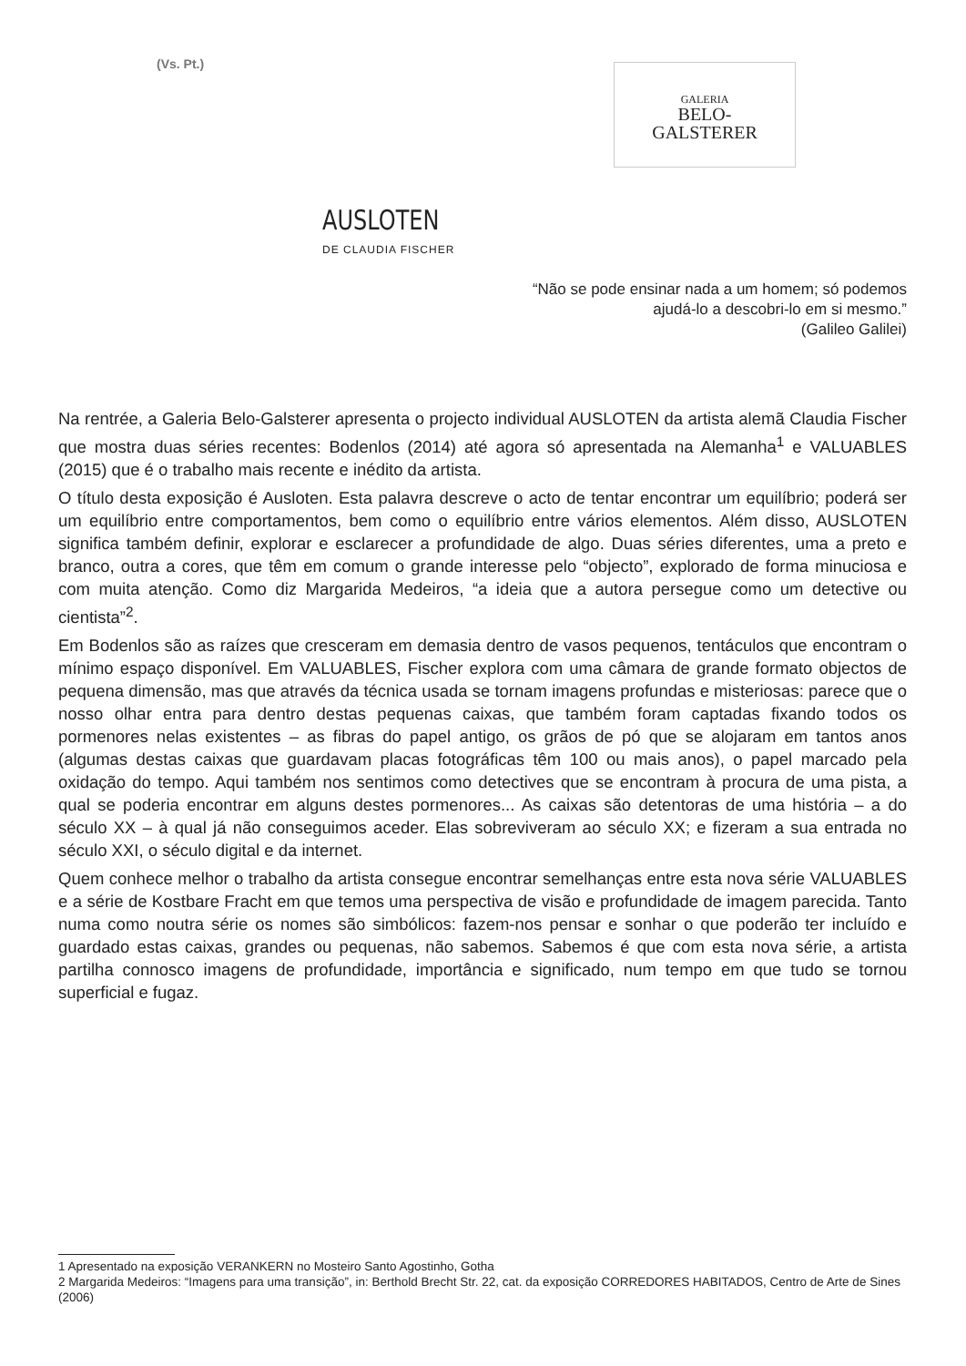(Vs. Pt.)
GALERIA
BELO-
GALSTERER
AUSLOTEN
DE CLAUDIA FISCHER
“Não se pode ensinar nada a um homem; só podemos
ajudá-lo a descobri-lo em si mesmo.”
(Galileo Galilei)
Na rentrée, a Galeria Belo-Galsterer apresenta o projecto individual AUSLOTEN da artista alemã Claudia Fischer que mostra duas séries recentes: Bodenlos (2014) até agora só apresentada na Alemanha<sup>1</sup> e VALUABLES (2015) que é o trabalho mais recente e inédito da artista.
O título desta exposição é Ausloten. Esta palavra descreve o acto de tentar encontrar um equilíbrio; poderá ser um equilíbrio entre comportamentos, bem como o equilíbrio entre vários elementos. Além disso, AUSLOTEN significa também definir, explorar e esclarecer a profundidade de algo. Duas séries diferentes, uma a preto e branco, outra a cores, que têm em comum o grande interesse pelo “objecto”, explorado de forma minuciosa e com muita atenção. Como diz Margarida Medeiros, “a ideia que a autora persegue como um detective ou cientista”<sup>2</sup>.
Em Bodenlos são as raízes que cresceram em demasia dentro de vasos pequenos, tentáculos que encontram o mínimo espaço disponível. Em VALUABLES, Fischer explora com uma câmara de grande formato objectos de pequena dimensão, mas que através da técnica usada se tornam imagens profundas e misteriosas: parece que o nosso olhar entra para dentro destas pequenas caixas, que também foram captadas fixando todos os pormenores nelas existentes – as fibras do papel antigo, os grãos de pó que se alojaram em tantos anos (algumas destas caixas que guardavam placas fotográficas têm 100 ou mais anos), o papel marcado pela oxidação do tempo. Aqui também nos sentimos como detectives que se encontram à procura de uma pista, a qual se poderia encontrar em alguns destes pormenores... As caixas são detentoras de uma história – a do século XX – à qual já não conseguimos aceder. Elas sobreviveram ao século XX; e fizeram a sua entrada no século XXI, o século digital e da internet.
Quem conhece melhor o trabalho da artista consegue encontrar semelhanças entre esta nova série VALUABLES e a série de Kostbare Fracht em que temos uma perspectiva de visão e profundidade de imagem parecida. Tanto numa como noutra série os nomes são simbólicos: fazem-nos pensar e sonhar o que poderão ter incluído e guardado estas caixas, grandes ou pequenas, não sabemos. Sabemos é que com esta nova série, a artista partilha connosco imagens de profundidade, importância e significado, num tempo em que tudo se tornou superficial e fugaz.
1 Apresentado na exposição VERANKERN no Mosteiro Santo Agostinho, Gotha
2 Margarida Medeiros: “Imagens para uma transição”, in: Berthold Brecht Str. 22, cat. da exposição CORREDORES HABITADOS, Centro de Arte de Sines (2006)